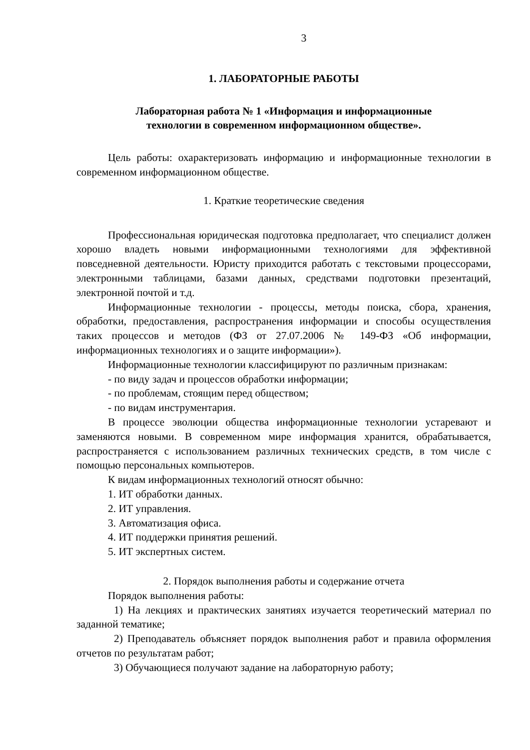3
1. ЛАБОРАТОРНЫЕ РАБОТЫ
Лабораторная работа № 1 «Информация и информационные
технологии в современном информационном обществе».
Цель работы: охарактеризовать информацию и информационные технологии в современном информационном обществе.
1. Краткие теоретические сведения
Профессиональная юридическая подготовка предполагает, что специалист должен хорошо владеть новыми информационными технологиями для эффективной повседневной деятельности. Юристу приходится работать с текстовыми процессорами, электронными таблицами, базами данных, средствами подготовки презентаций, электронной почтой и т.д.
Информационные технологии - процессы, методы поиска, сбора, хранения, обработки, предоставления, распространения информации и способы осуществления таких процессов и методов (ФЗ от 27.07.2006 № 149-ФЗ «Об информации, информационных технологиях и о защите информации»).
Информационные технологии классифицируют по различным признакам:
- по виду задач и процессов обработки информации;
- по проблемам, стоящим перед обществом;
- по видам инструментария.
В процессе эволюции общества информационные технологии устаревают и заменяются новыми. В современном мире информация хранится, обрабатывается, распространяется с использованием различных технических средств, в том числе с помощью персональных компьютеров.
К видам информационных технологий относят обычно:
1. ИТ обработки данных.
2. ИТ управления.
3. Автоматизация офиса.
4. ИТ поддержки принятия решений.
5. ИТ экспертных систем.
2. Порядок выполнения работы и содержание отчета
Порядок выполнения работы:
1) На лекциях и практических занятиях изучается теоретический материал по заданной тематике;
2) Преподаватель объясняет порядок выполнения работ и правила оформления отчетов по результатам работ;
3) Обучающиеся получают задание на лабораторную работу;